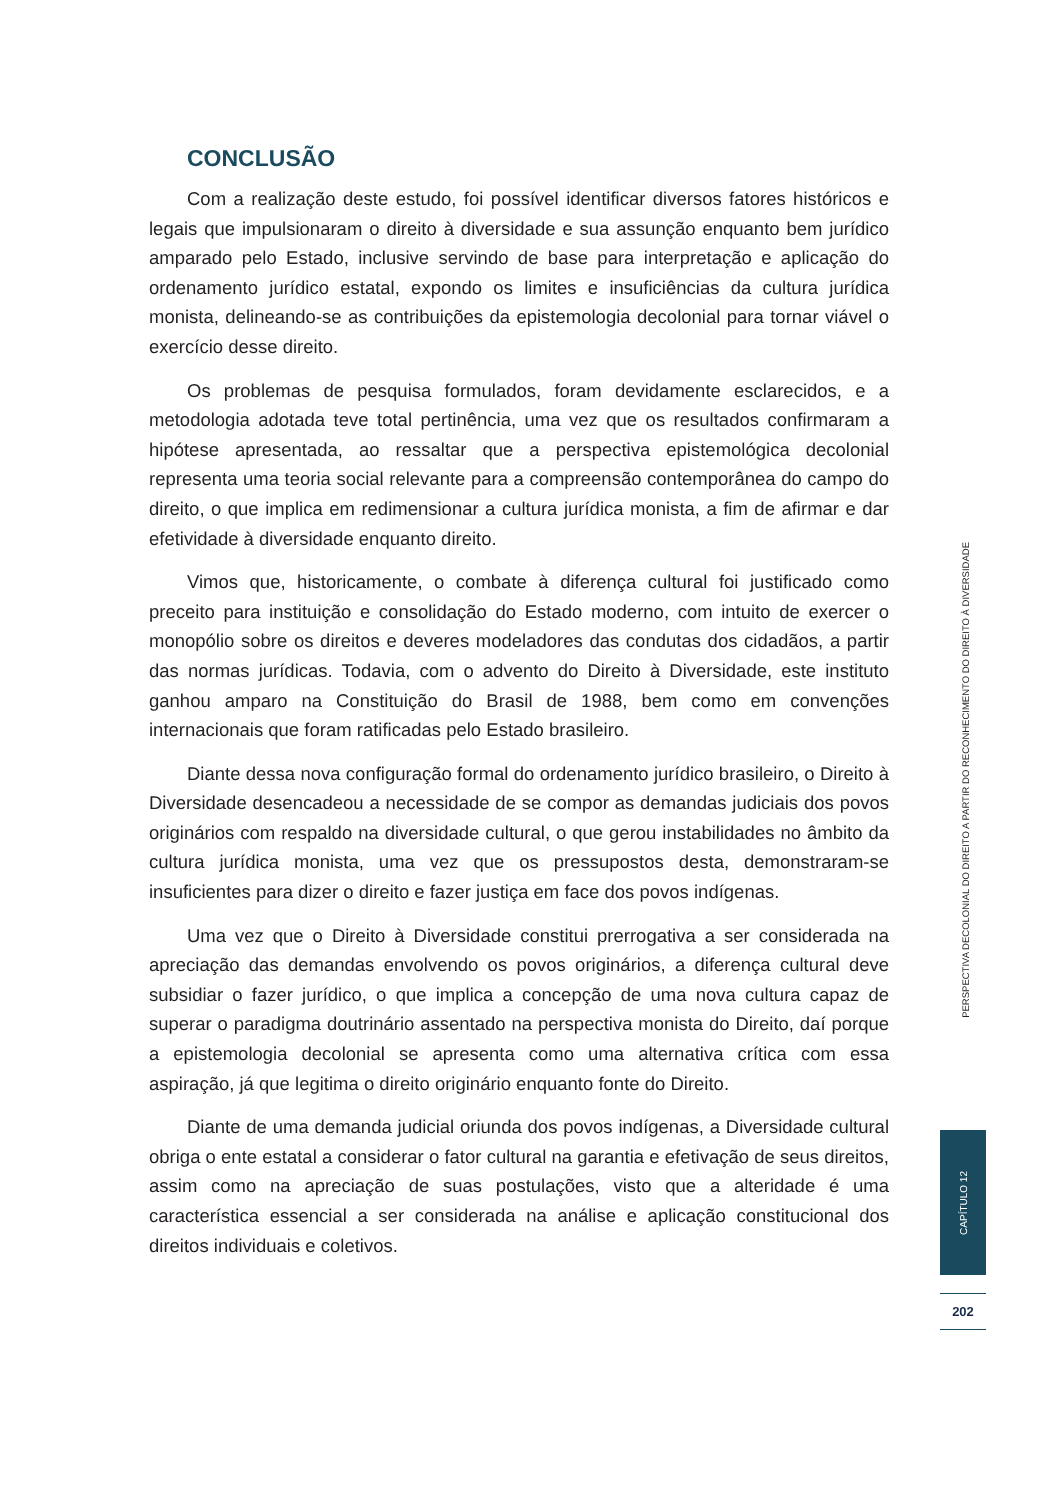CONCLUSÃO
Com a realização deste estudo, foi possível identificar diversos fatores históricos e legais que impulsionaram o direito à diversidade e sua assunção enquanto bem jurídico amparado pelo Estado, inclusive servindo de base para interpretação e aplicação do ordenamento jurídico estatal, expondo os limites e insuficiências da cultura jurídica monista, delineando-se as contribuições da epistemologia decolonial para tornar viável o exercício desse direito.
Os problemas de pesquisa formulados, foram devidamente esclarecidos, e a metodologia adotada teve total pertinência, uma vez que os resultados confirmaram a hipótese apresentada, ao ressaltar que a perspectiva epistemológica decolonial representa uma teoria social relevante para a compreensão contemporânea do campo do direito, o que implica em redimensionar a cultura jurídica monista, a fim de afirmar e dar efetividade à diversidade enquanto direito.
Vimos que, historicamente, o combate à diferença cultural foi justificado como preceito para instituição e consolidação do Estado moderno, com intuito de exercer o monopólio sobre os direitos e deveres modeladores das condutas dos cidadãos, a partir das normas jurídicas. Todavia, com o advento do Direito à Diversidade, este instituto ganhou amparo na Constituição do Brasil de 1988, bem como em convenções internacionais que foram ratificadas pelo Estado brasileiro.
Diante dessa nova configuração formal do ordenamento jurídico brasileiro, o Direito à Diversidade desencadeou a necessidade de se compor as demandas judiciais dos povos originários com respaldo na diversidade cultural, o que gerou instabilidades no âmbito da cultura jurídica monista, uma vez que os pressupostos desta, demonstraram-se insuficientes para dizer o direito e fazer justiça em face dos povos indígenas.
Uma vez que o Direito à Diversidade constitui prerrogativa a ser considerada na apreciação das demandas envolvendo os povos originários, a diferença cultural deve subsidiar o fazer jurídico, o que implica a concepção de uma nova cultura capaz de superar o paradigma doutrinário assentado na perspectiva monista do Direito, daí porque a epistemologia decolonial se apresenta como uma alternativa crítica com essa aspiração, já que legitima o direito originário enquanto fonte do Direito.
Diante de uma demanda judicial oriunda dos povos indígenas, a Diversidade cultural obriga o ente estatal a considerar o fator cultural na garantia e efetivação de seus direitos, assim como na apreciação de suas postulações, visto que a alteridade é uma característica essencial a ser considerada na análise e aplicação constitucional dos direitos individuais e coletivos.
PERSPECTIVA DECOLONIAL DO DIREITO A PARTIR DO RECONHECIMENTO DO DIREITO À DIVERSIDADE
CAPÍTULO 12
202